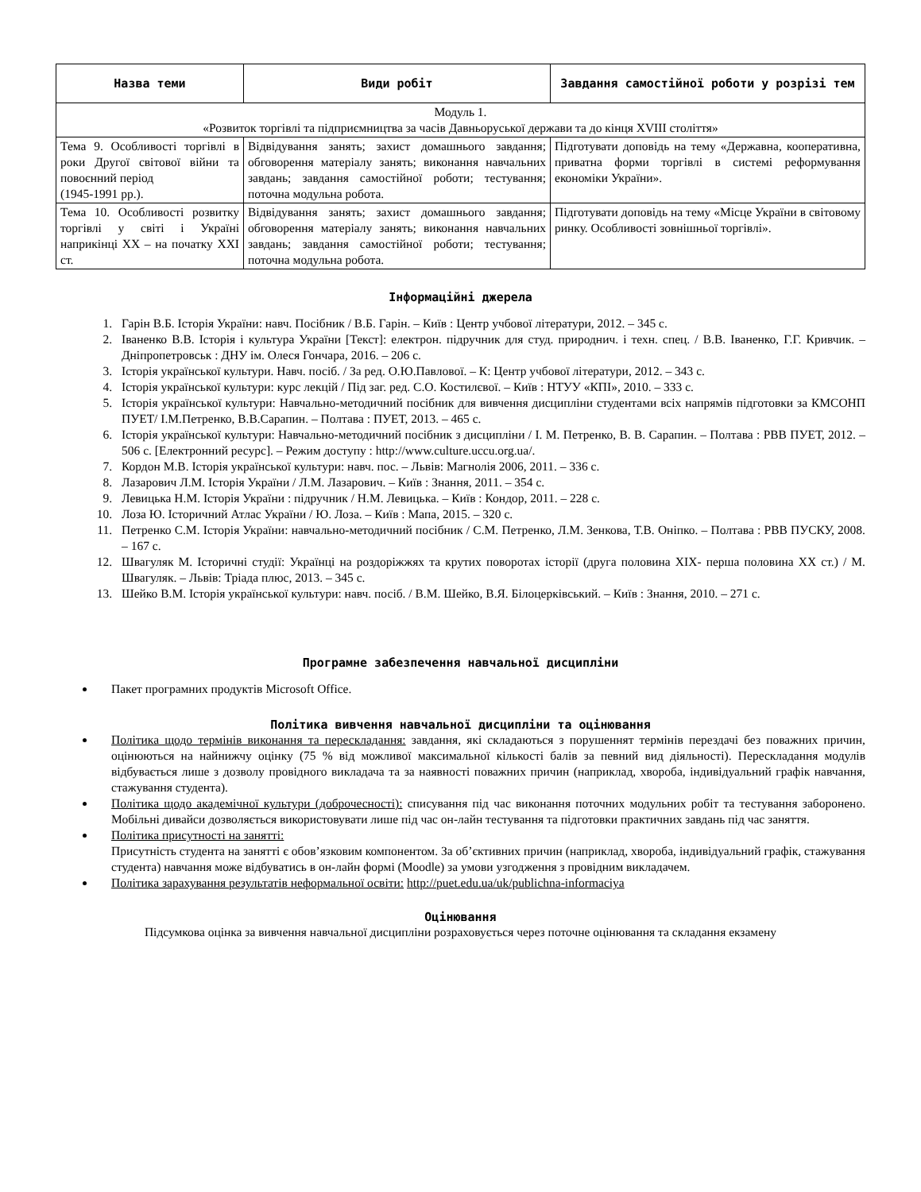| Назва теми | Види робіт | Завдання самостійної роботи у розрізі тем |
| --- | --- | --- |
| Модуль 1. «Розвиток торгівлі та підприємництва за часів Давньоруської держави та до кінця XVIII століття» | | |
| Тема 9. Особливості торгівлі в роки Другої світової війни та повоєнний період (1945-1991 рр.). | Відвідування занять; захист домашнього завдання; обговорення матеріалу занять; виконання навчальних завдань; завдання самостійної роботи; тестування; поточна модульна робота. | Підготувати доповідь на тему «Державна, кооперативна, приватна форми торгівлі в системі реформування економіки України». |
| Тема 10. Особливості розвитку торгівлі у світі і Україні наприкінці ХХ – на початку ХХІ ст. | Відвідування занять; захист домашнього завдання; обговорення матеріалу занять; виконання навчальних завдань; завдання самостійної роботи; тестування; поточна модульна робота. | Підготувати доповідь на тему «Місце України в світовому ринку. Особливості зовнішньої торгівлі». |
Інформаційні джерела
1. Гарін В.Б. Історія України: навч. Посібник / В.Б. Гарін. – Київ : Центр учбової літератури, 2012. – 345 с.
2. Іваненко В.В. Історія і культура України [Текст]: електрон. підручник для студ. природнич. і техн. спец. / В.В. Іваненко, Г.Г. Кривчик. – Дніпропетровськ : ДНУ ім. Олеся Гончара, 2016. – 206 с.
3. Історія української культури. Навч. посіб. / За ред. О.Ю.Павлової. – К: Центр учбової літератури, 2012. – 343 с.
4. Історія української культури: курс лекцій / Під заг. ред. С.О. Костилєвої. – Київ : НТУУ «КПІ», 2010. – 333 с.
5. Історія української культури: Навчально-методичний посібник для вивчення дисципліни студентами всіх напрямів підготовки за КМСОНП ПУЕТ/ І.М.Петренко, В.В.Сарапин. – Полтава : ПУЕТ, 2013. – 465 с.
6. Історія української культури: Навчально-методичний посібник з дисципліни / І. М. Петренко, В. В. Сарапин. – Полтава : РВВ ПУЕТ, 2012. – 506 с. [Електронний ресурс]. – Режим доступу : http://www.culture.uccu.org.ua/.
7. Кордон М.В. Історія української культури: навч. пос. – Львів: Магнолія 2006, 2011. – 336 с.
8. Лазарович Л.М. Історія України / Л.М. Лазарович. – Київ : Знання, 2011. – 354 с.
9. Левицька Н.М. Історія України : підручник / Н.М. Левицька. – Київ : Кондор, 2011. – 228 с.
10. Лоза Ю. Історичний Атлас України / Ю. Лоза. – Київ : Мапа, 2015. – 320 с.
11. Петренко С.М. Історія України: навчально-методичний посібник / С.М. Петренко, Л.М. Зенкова, Т.В. Оніпко. – Полтава : РВВ ПУСКУ, 2008. – 167 с.
12. Швагуляк М. Історичні студії: Українці на роздоріжжях та крутих поворотах історії (друга половина ХІХ- перша половина ХХ ст.) / М. Швагуляк. – Львів: Тріада плюс, 2013. – 345 с.
13. Шейко В.М. Історія української культури: навч. посіб. / В.М. Шейко, В.Я. Білоцерківський. – Київ : Знання, 2010. – 271 с.
Програмне забезпечення навчальної дисципліни
Пакет програмних продуктів Microsoft Office.
Політика вивчення навчальної дисципліни та оцінювання
Політика щодо термінів виконання та перескладання: завдання, які складаються з порушеннят термінів перездачі без поважних причин, оцінюються на найнижчу оцінку (75 % від можливої максимальної кількості балів за певний вид діяльності). Перескладання модулів відбувається лише з дозволу провідного викладача та за наявності поважних причин (наприклад, хвороба, індивідуальний графік навчання, стажування студента).
Політика щодо академічної культури (доброчесності): списування під час виконання поточних модульних робіт та тестування заборонено. Мобільні дивайси дозволяється використовувати лише під час он-лайн тестування та підготовки практичних завдань під час заняття.
Політика присутності на занятті:
Присутність студента на занятті є обов’язковим компонентом. За об’єктивних причин (наприклад, хвороба, індивідуальний графік, стажування студента) навчання може відбуватись в он-лайн формі (Moodle) за умови узгодження з провідним викладачем.
Політика зарахування результатів неформальної освіти: http://puet.edu.ua/uk/publichna-informaciya
Оцінювання
Підсумкова оцінка за вивчення навчальної дисципліни розраховується через поточне оцінювання та складання екзамену